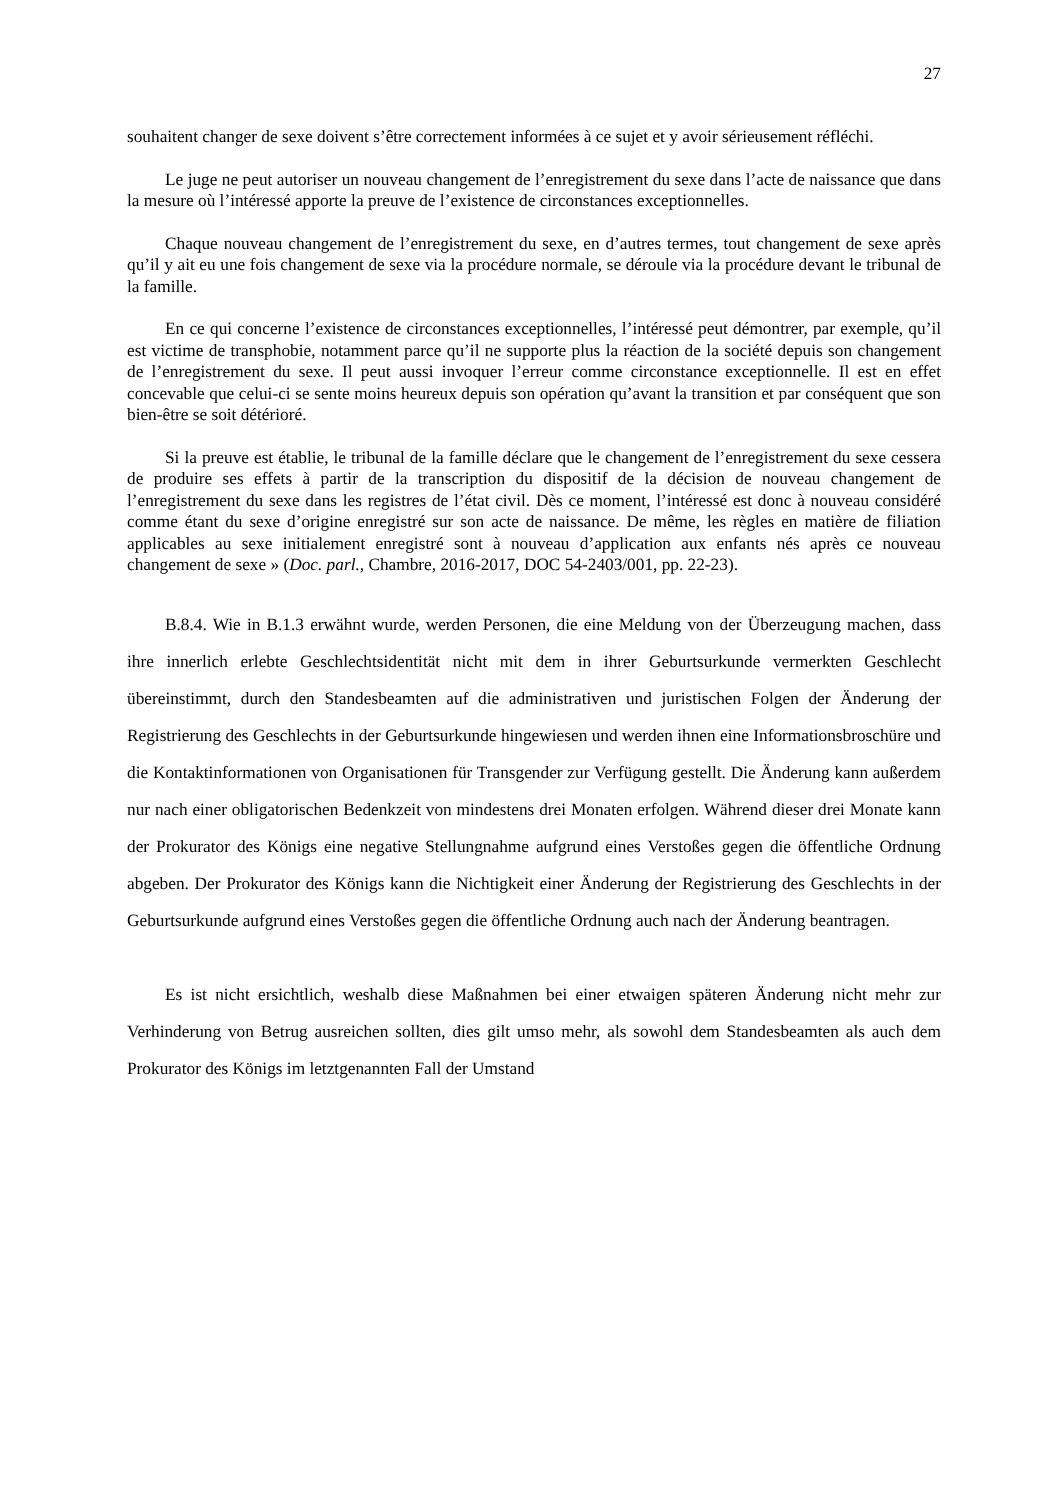27
souhaitent changer de sexe doivent s’être correctement informées à ce sujet et y avoir sérieusement réfléchi.
Le juge ne peut autoriser un nouveau changement de l’enregistrement du sexe dans l’acte de naissance que dans la mesure où l’intéressé apporte la preuve de l’existence de circonstances exceptionnelles.
Chaque nouveau changement de l’enregistrement du sexe, en d’autres termes, tout changement de sexe après qu’il y ait eu une fois changement de sexe via la procédure normale, se déroule via la procédure devant le tribunal de la famille.
En ce qui concerne l’existence de circonstances exceptionnelles, l’intéressé peut démontrer, par exemple, qu’il est victime de transphobie, notamment parce qu’il ne supporte plus la réaction de la société depuis son changement de l’enregistrement du sexe. Il peut aussi invoquer l’erreur comme circonstance exceptionnelle. Il est en effet concevable que celui-ci se sente moins heureux depuis son opération qu’avant la transition et par conséquent que son bien-être se soit détérioré.
Si la preuve est établie, le tribunal de la famille déclare que le changement de l’enregistrement du sexe cessera de produire ses effets à partir de la transcription du dispositif de la décision de nouveau changement de l’enregistrement du sexe dans les registres de l’état civil. Dès ce moment, l’intéressé est donc à nouveau considéré comme étant du sexe d’origine enregistré sur son acte de naissance. De même, les règles en matière de filiation applicables au sexe initialement enregistré sont à nouveau d’application aux enfants nés après ce nouveau changement de sexe » (Doc. parl., Chambre, 2016-2017, DOC 54-2403/001, pp. 22-23).
B.8.4. Wie in B.1.3 erwähnt wurde, werden Personen, die eine Meldung von der Überzeugung machen, dass ihre innerlich erlebte Geschlechtsidentität nicht mit dem in ihrer Geburtsurkunde vermerkten Geschlecht übereinstimmt, durch den Standesbeamten auf die administrativen und juristischen Folgen der Änderung der Registrierung des Geschlechts in der Geburtsurkunde hingewiesen und werden ihnen eine Informationsbroschüre und die Kontaktinformationen von Organisationen für Transgender zur Verfügung gestellt. Die Änderung kann außerdem nur nach einer obligatorischen Bedenkzeit von mindestens drei Monaten erfolgen. Während dieser drei Monate kann der Prokurator des Königs eine negative Stellungnahme aufgrund eines Verstoßes gegen die öffentliche Ordnung abgeben. Der Prokurator des Königs kann die Nichtigkeit einer Änderung der Registrierung des Geschlechts in der Geburtsurkunde aufgrund eines Verstoßes gegen die öffentliche Ordnung auch nach der Änderung beantragen.
Es ist nicht ersichtlich, weshalb diese Maßnahmen bei einer etwaigen späteren Änderung nicht mehr zur Verhinderung von Betrug ausreichen sollten, dies gilt umso mehr, als sowohl dem Standesbeamten als auch dem Prokurator des Königs im letztgenannten Fall der Umstand